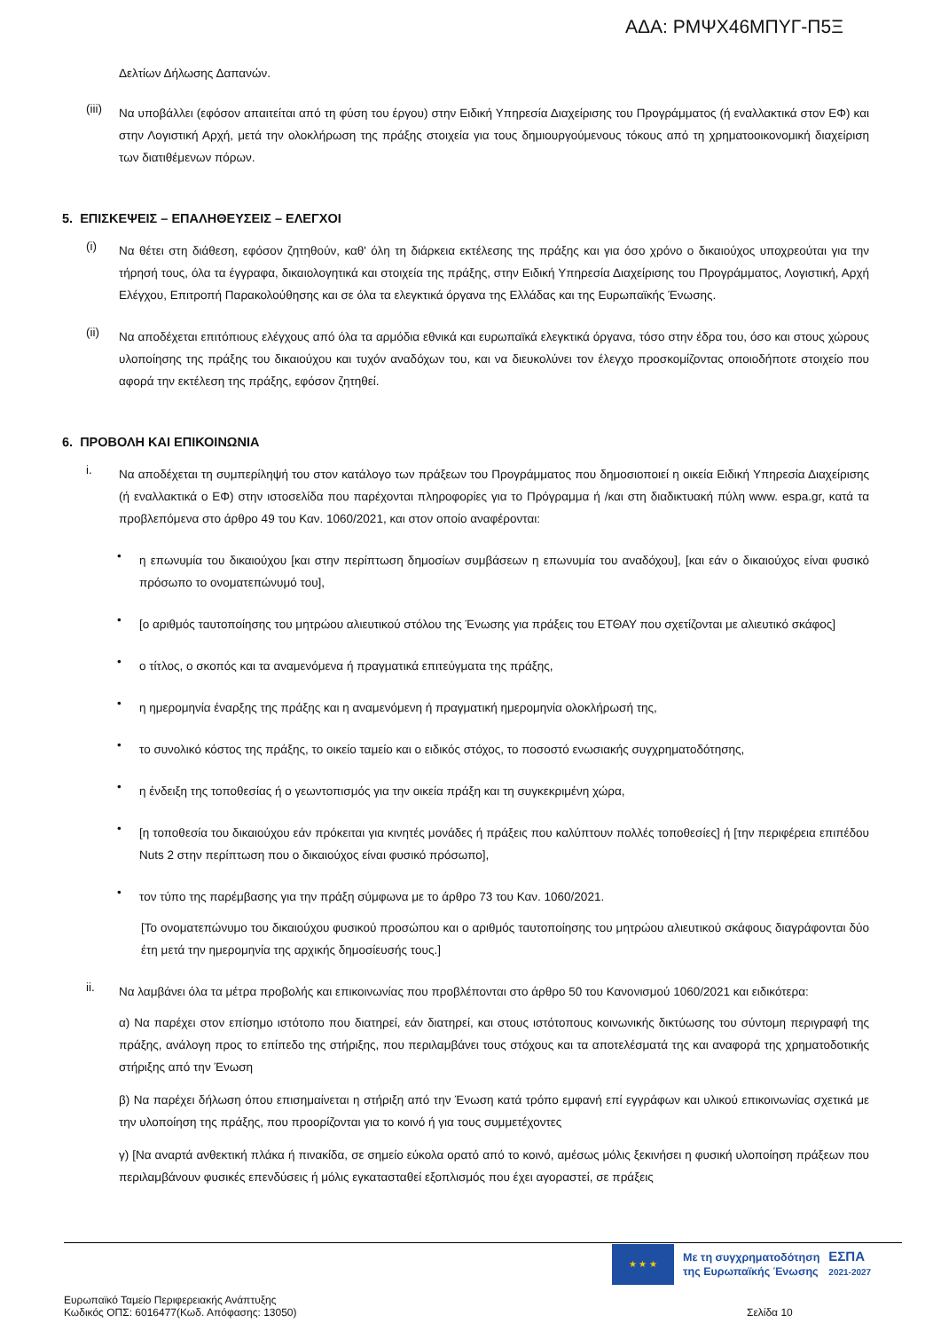ΑΔΑ: ΡΜΨΧ46ΜΠΥΓ-Π5Ξ
Δελτίων Δήλωσης Δαπανών.
(iii)
Να υποβάλλει (εφόσον απαιτείται από τη φύση του έργου) στην Ειδική Υπηρεσία Διαχείρισης του Προγράμματος (ή εναλλακτικά στον ΕΦ) και στην Λογιστική Αρχή, μετά την ολοκλήρωση της πράξης στοιχεία για τους δημιουργούμενους τόκους από τη χρηματοοικονομική διαχείριση των διατιθέμενων πόρων.
5. ΕΠΙΣΚΕΨΕΙΣ – ΕΠΑΛΗΘΕΥΣΕΙΣ – ΕΛΕΓΧΟΙ
(i)
Να θέτει στη διάθεση, εφόσον ζητηθούν, καθ' όλη τη διάρκεια εκτέλεσης της πράξης και για όσο χρόνο ο δικαιούχος υποχρεούται για την τήρησή τους, όλα τα έγγραφα, δικαιολογητικά και στοιχεία της πράξης, στην Ειδική Υπηρεσία Διαχείρισης του Προγράμματος, Λογιστική, Αρχή Ελέγχου, Επιτροπή Παρακολούθησης και σε όλα τα ελεγκτικά όργανα της Ελλάδας και της Ευρωπαϊκής Ένωσης.
(ii)
Να αποδέχεται επιτόπιους ελέγχους από όλα τα αρμόδια εθνικά και ευρωπαϊκά ελεγκτικά όργανα, τόσο στην έδρα του, όσο και στους χώρους υλοποίησης της πράξης του δικαιούχου και τυχόν αναδόχων του, και να διευκολύνει τον έλεγχο προσκομίζοντας οποιοδήποτε στοιχείο που αφορά την εκτέλεση της πράξης, εφόσον ζητηθεί.
6. ΠΡΟΒΟΛΗ ΚΑΙ ΕΠΙΚΟΙΝΩΝΙΑ
i.
Να αποδέχεται τη συμπερίληψή του στον κατάλογο των πράξεων του Προγράμματος που δημοσιοποιεί η οικεία Ειδική Υπηρεσία Διαχείρισης (ή εναλλακτικά ο ΕΦ) στην ιστοσελίδα που παρέχονται πληροφορίες για το Πρόγραμμα ή /και στη διαδικτυακή πύλη www. espa.gr, κατά τα προβλεπόμενα στο άρθρο 49 του Καν. 1060/2021, και στον οποίο αναφέρονται:
•
η επωνυμία του δικαιούχου [και στην περίπτωση δημοσίων συμβάσεων η επωνυμία του αναδόχου], [και εάν ο δικαιούχος είναι φυσικό πρόσωπο το ονοματεπώνυμό του],
•
[ο αριθμός ταυτοποίησης του μητρώου αλιευτικού στόλου της Ένωσης για πράξεις του ΕΤΘΑΥ που σχετίζονται με αλιευτικό σκάφος]
•
ο τίτλος, ο σκοπός και τα αναμενόμενα ή πραγματικά επιτεύγματα της πράξης,
•
η ημερομηνία έναρξης της πράξης και η αναμενόμενη ή πραγματική ημερομηνία ολοκλήρωσή της,
•
το συνολικό κόστος της πράξης, το οικείο ταμείο και ο ειδικός στόχος, το ποσοστό ενωσιακής συγχρηματοδότησης,
•
η ένδειξη της τοποθεσίας ή ο γεωντοπισμός για την οικεία πράξη και τη συγκεκριμένη χώρα,
•
[η τοποθεσία του δικαιούχου εάν πρόκειται για κινητές μονάδες ή πράξεις που καλύπτουν πολλές τοποθεσίες] ή [την περιφέρεια επιπέδου Nuts 2 στην περίπτωση που ο δικαιούχος είναι φυσικό πρόσωπο],
•
τον τύπο της παρέμβασης για την πράξη σύμφωνα με το άρθρο 73 του Καν. 1060/2021.
[Το ονοματεπώνυμο του δικαιούχου φυσικού προσώπου και ο αριθμός ταυτοποίησης του μητρώου αλιευτικού σκάφους διαγράφονται δύο έτη μετά την ημερομηνία της αρχικής δημοσίευσής τους.]
ii.
Να λαμβάνει όλα τα μέτρα προβολής και επικοινωνίας που προβλέπονται στο άρθρο 50 του Κανονισμού 1060/2021 και ειδικότερα:
α) Να παρέχει στον επίσημο ιστότοπο που διατηρεί, εάν διατηρεί, και στους ιστότοπους κοινωνικής δικτύωσης του σύντομη περιγραφή της πράξης, ανάλογη προς το επίπεδο της στήριξης, που περιλαμβάνει τους στόχους και τα αποτελέσματά της και αναφορά της χρηματοδοτικής στήριξης από την Ένωση
β) Να παρέχει δήλωση όπου επισημαίνεται η στήριξη από την Ένωση κατά τρόπο εμφανή επί εγγράφων και υλικού επικοινωνίας σχετικά με την υλοποίηση της πράξης, που προορίζονται για το κοινό ή για τους συμμετέχοντες
γ) [Να αναρτά ανθεκτική πλάκα ή πινακίδα, σε σημείο εύκολα ορατό από το κοινό, αμέσως μόλις ξεκινήσει η φυσική υλοποίηση πράξεων που περιλαμβάνουν φυσικές επενδύσεις ή μόλις εγκατασταθεί εξοπλισμός που έχει αγοραστεί, σε πράξεις
★ ★ ★
Με τη συγχρηματοδότηση
της Ευρωπαϊκής Ένωσης
ΕΣΠΑ
2021-2027
Ευρωπαϊκό Ταμείο Περιφερειακής Ανάπτυξης
Κωδικός ΟΠΣ: 6016477(Κωδ. Απόφασης: 13050)
Σελίδα 10